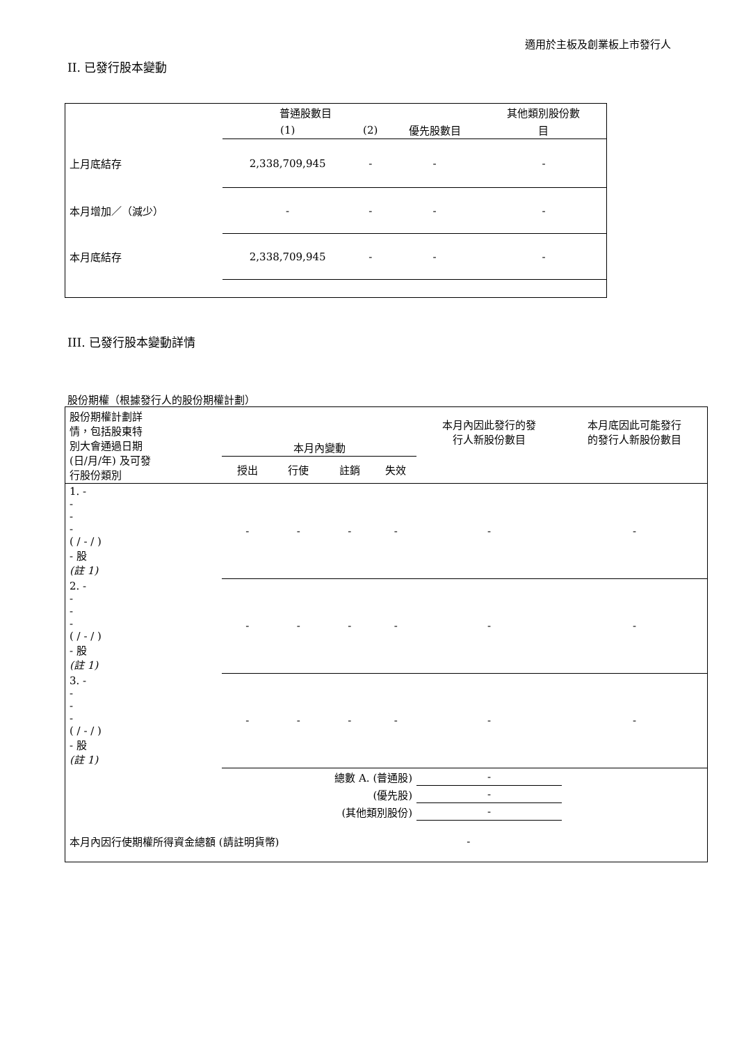適用於主板及創業板上市發行人
II. 已發行股本變動
| | 普通股數目 | | | 其他類別股份數 |
| --- | --- | --- | --- | --- |
| | (1) | (2) | 優先股數目 | 目 |
| 上月底結存 | 2,338,709,945 | - | - | - |
| 本月增加／（減少） | - | - | - | - |
| 本月底結存 | 2,338,709,945 | - | - | - |
III. 已發行股本變動詳情
股份期權（根據發行人的股份期權計劃）
| 股份期權計劃詳 情，包括股東特 別大會通過日期 (日/月/年) 及可發 行股份類別 | 本月內變動 | | | | 本月內因此發行的發 行人新股份數目 | 本月底因此可能發行 的發行人新股份數目 |
| --- | --- | --- | --- | --- | --- | --- |
| | 授出 | 行使 | 註銷 | 失效 | | |
| 1. - - - - ( / - / ) - 股 (註 1) | - | - | - | - | - | - |
| 2. - - - - ( / - / ) - 股 (註 1) | - | - | - | - | - | - |
| 3. - - - - ( / - / ) - 股 (註 1) | - | - | - | - | - | - |
| 總數 A. (普通股) | | | | | - | |
| (優先股) | | | | | - | |
| (其他類別股份) | | | | | - | |
| 本月內因行使期權所得資金總額 (請註明貨幣) | | | | - | | |